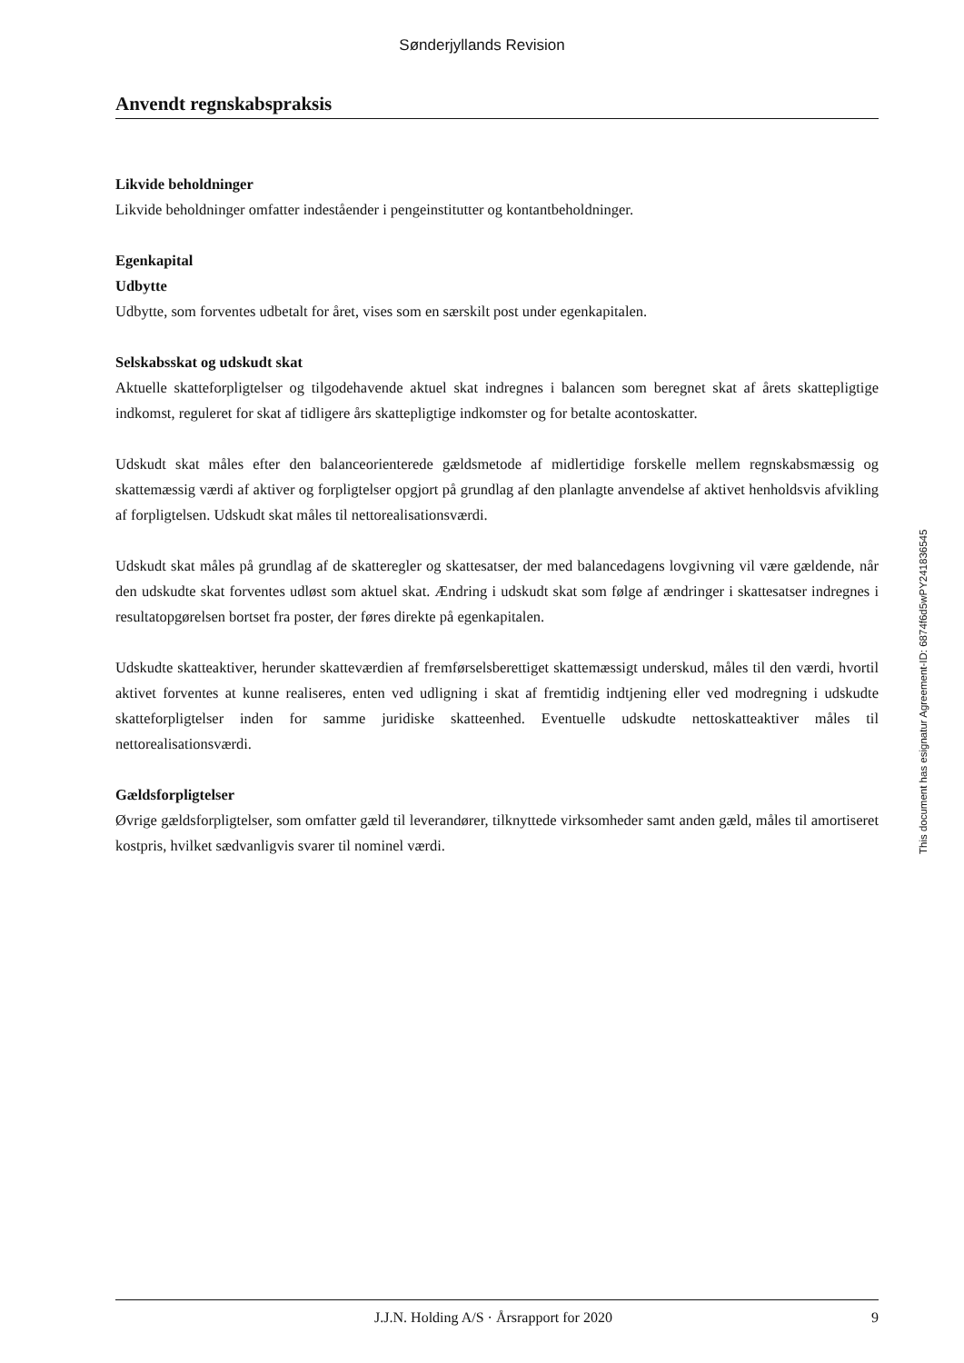Sønderjyllands Revision
Anvendt regnskabspraksis
Likvide beholdninger
Likvide beholdninger omfatter indeståender i pengeinstitutter og kontantbeholdninger.
Egenkapital
Udbytte
Udbytte, som forventes udbetalt for året, vises som en særskilt post under egenkapitalen.
Selskabsskat og udskudt skat
Aktuelle skatteforpligtelser og tilgodehavende aktuel skat indregnes i balancen som beregnet skat af årets skattepligtige indkomst, reguleret for skat af tidligere års skattepligtige indkomster og for betalte acontoskatter.
Udskudt skat måles efter den balanceorienterede gældsmetode af midlertidige forskelle mellem regnskabsmæssig og skattemæssig værdi af aktiver og forpligtelser opgjort på grundlag af den planlagte anvendelse af aktivet henholdsvis afvikling af forpligtelsen. Udskudt skat måles til nettorealisationsværdi.
Udskudt skat måles på grundlag af de skatteregler og skattesatser, der med balancedagens lovgivning vil være gældende, når den udskudte skat forventes udløst som aktuel skat. Ændring i udskudt skat som følge af ændringer i skattesatser indregnes i resultatopgørelsen bortset fra poster, der føres direkte på egenkapitalen.
Udskudte skatteaktiver, herunder skatteværdien af fremførselsberettiget skattemæssigt underskud, måles til den værdi, hvortil aktivet forventes at kunne realiseres, enten ved udligning i skat af fremtidig indtjening eller ved modregning i udskudte skatteforpligtelser inden for samme juridiske skatteenhed. Eventuelle udskudte nettoskatteaktiver måles til nettorealisationsværdi.
Gældsforpligtelser
Øvrige gældsforpligtelser, som omfatter gæld til leverandører, tilknyttede virksomheder samt anden gæld, måles til amortiseret kostpris, hvilket sædvanligvis svarer til nominel værdi.
This document has esignatur Agreement-ID: 6874f6d5wPY241836545
J.J.N. Holding A/S · Årsrapport for 2020 9